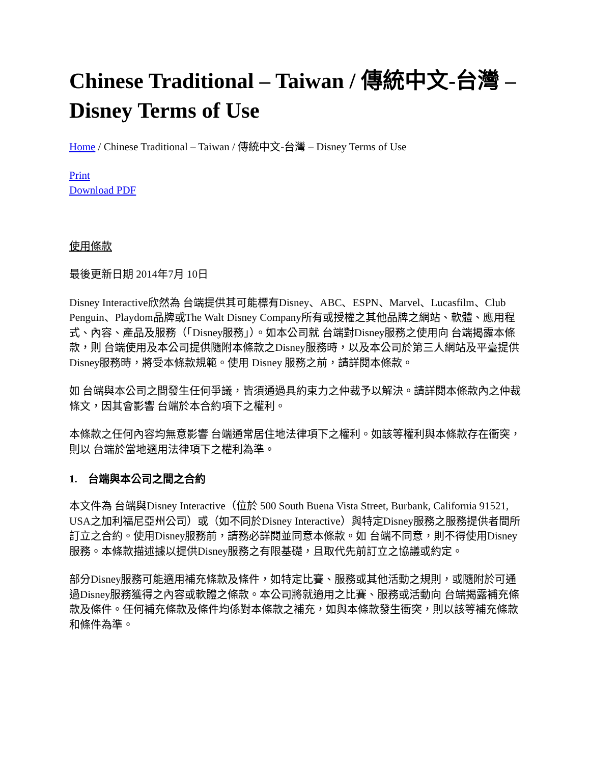Chinese Traditional – Taiwan / 傳統中文-台灣 – Disney Terms of Use
Home / Chinese Traditional – Taiwan / 傳統中文-台灣 – Disney Terms of Use
Print
Download PDF
使用條款
最後更新日期 2014年7月 10日
Disney Interactive欣然為 台端提供其可能標有Disney、ABC、ESPN、Marvel、Lucasfilm、Club Penguin、Playdom品牌或The Walt Disney Company所有或授權之其他品牌之網站、軟體、應用程式、內容、產品及服務（「Disney服務」）。如本公司就 台端對Disney服務之使用向 台端揭露本條款，則 台端使用及本公司提供隨附本條款之Disney服務時，以及本公司於第三人網站及平臺提供Disney服務時，將受本條款規範。使用 Disney 服務之前，請詳閱本條款。
如 台端與本公司之間發生任何爭議，皆須通過具約束力之仲裁予以解決。請詳閱本條款內之仲裁條文，因其會影響 台端於本合約項下之權利。
本條款之任何內容均無意影響 台端通常居住地法律項下之權利。如該等權利與本條款存在衝突，則以 台端於當地適用法律項下之權利為準。
1. 台端與本公司之間之合約
本文件為 台端與Disney Interactive（位於 500 South Buena Vista Street, Burbank, California 91521, USA之加利福尼亞州公司）或（如不同於Disney Interactive）與特定Disney服務之服務提供者間所訂立之合約。使用Disney服務前，請務必詳閱並同意本條款。如 台端不同意，則不得使用Disney服務。本條款描述據以提供Disney服務之有限基礎，且取代先前訂立之協議或約定。
部分Disney服務可能適用補充條款及條件，如特定比賽、服務或其他活動之規則，或隨附於可通過Disney服務獲得之內容或軟體之條款。本公司將就適用之比賽、服務或活動向 台端揭露補充條款及條件。任何補充條款及條件均係對本條款之補充，如與本條款發生衝突，則以該等補充條款和條件為準。